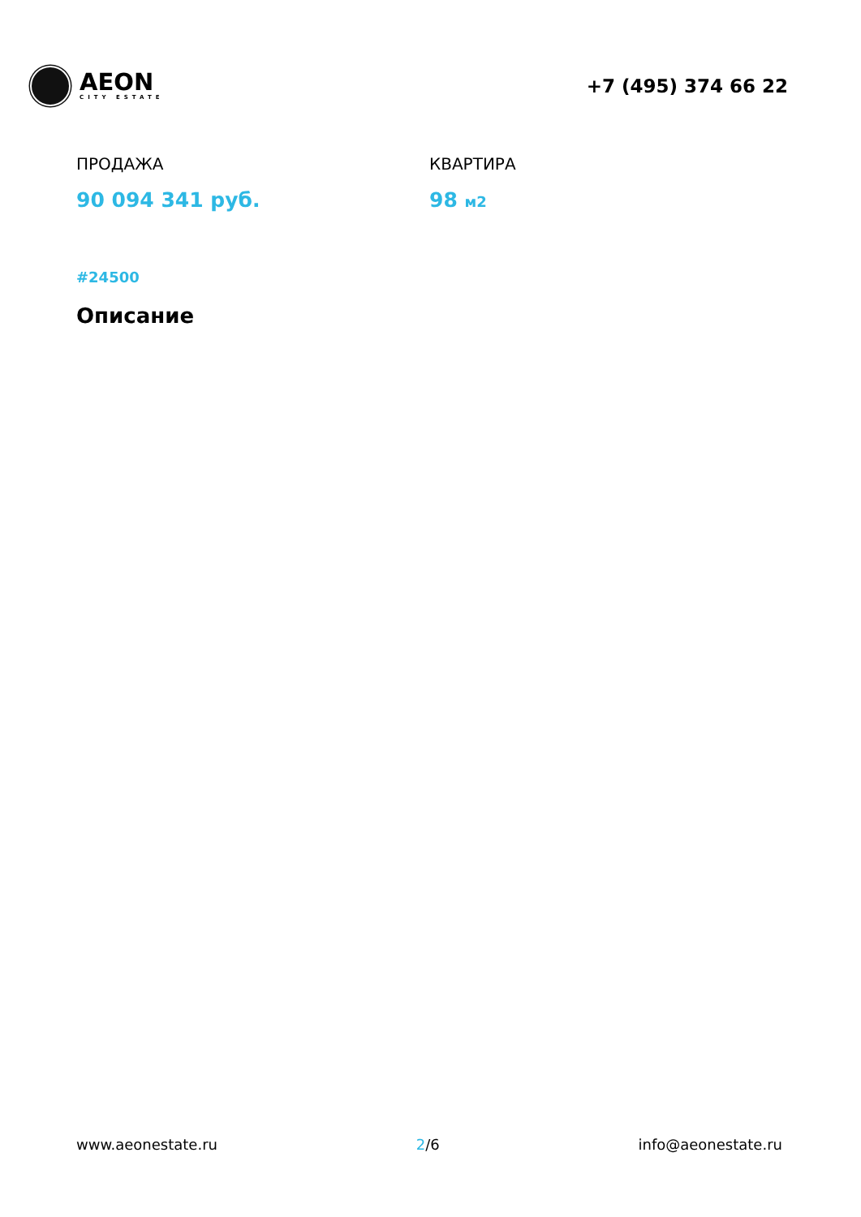AEON
CITY ESTATE
+7 (495) 374 66 22
ПРОДАЖА
90 094 341 руб.
КВАРТИРА
98 м2
#24500
Описание
www.aeonestate.ru 2/6 info@aeonestate.ru